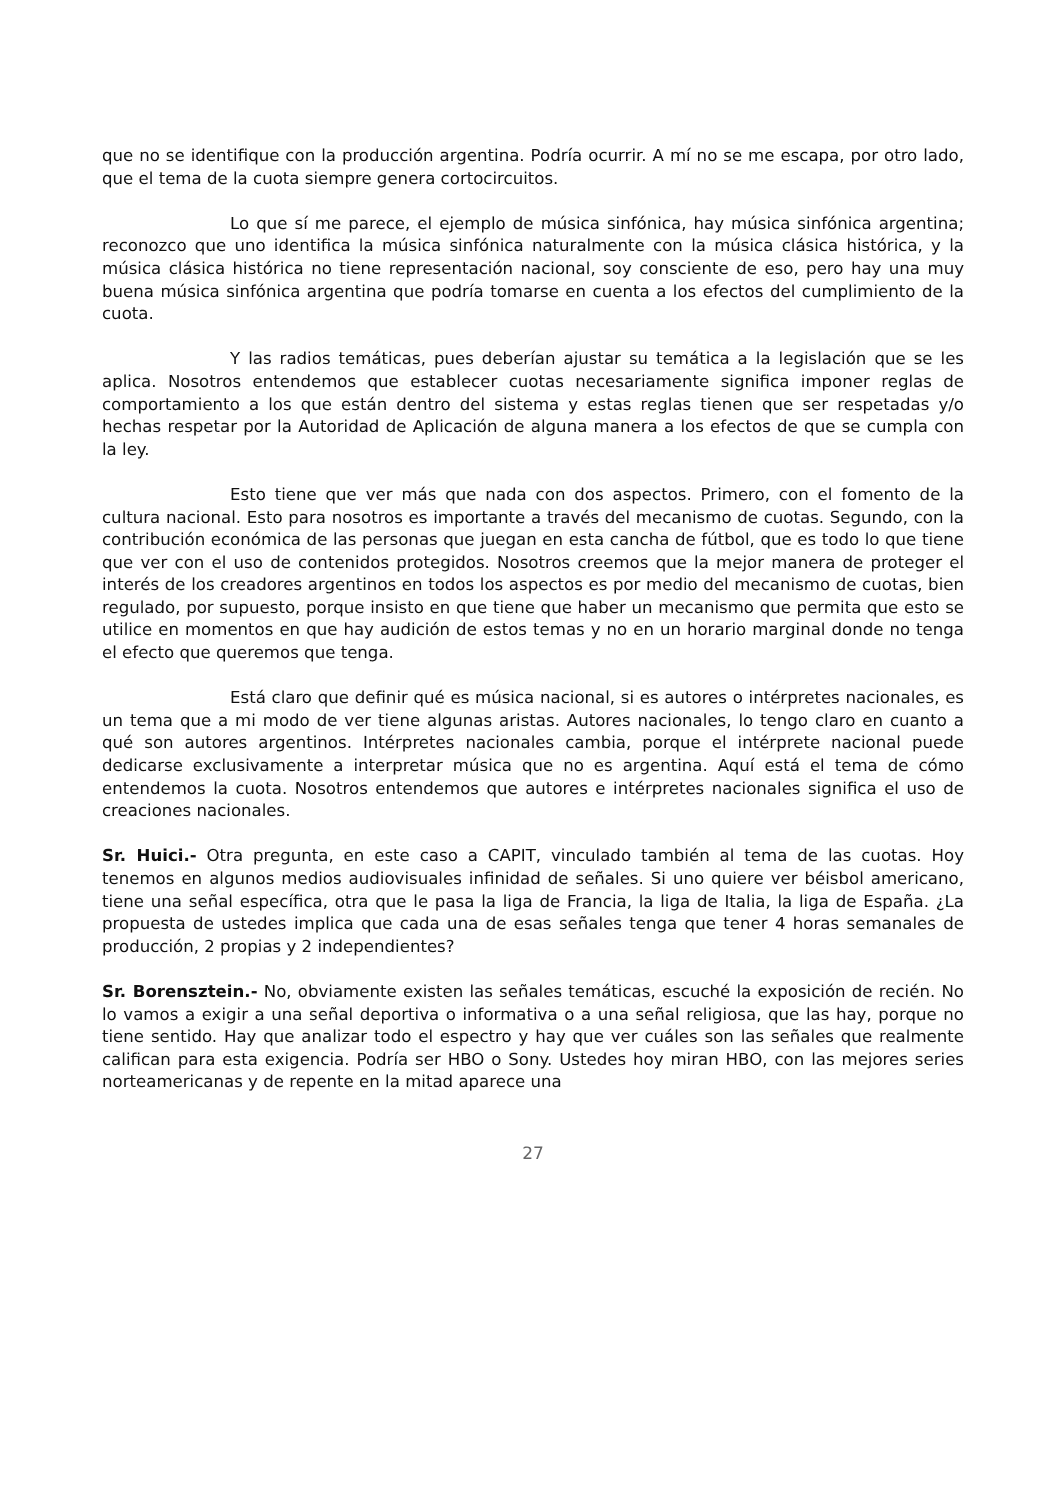que no se identifique con la producción argentina. Podría ocurrir. A mí no se me escapa, por otro lado, que el tema de la cuota siempre genera cortocircuitos.
Lo que sí me parece, el ejemplo de música sinfónica, hay música sinfónica argentina; reconozco que uno identifica la música sinfónica naturalmente con la música clásica histórica, y la música clásica histórica no tiene representación nacional, soy consciente de eso, pero hay una muy buena música sinfónica argentina que podría tomarse en cuenta a los efectos del cumplimiento de la cuota.
Y las radios temáticas, pues deberían ajustar su temática a la legislación que se les aplica. Nosotros entendemos que establecer cuotas necesariamente significa imponer reglas de comportamiento a los que están dentro del sistema y estas reglas tienen que ser respetadas y/o hechas respetar por la Autoridad de Aplicación de alguna manera a los efectos de que se cumpla con la ley.
Esto tiene que ver más que nada con dos aspectos. Primero, con el fomento de la cultura nacional. Esto para nosotros es importante a través del mecanismo de cuotas. Segundo, con la contribución económica de las personas que juegan en esta cancha de fútbol, que es todo lo que tiene que ver con el uso de contenidos protegidos. Nosotros creemos que la mejor manera de proteger el interés de los creadores argentinos en todos los aspectos es por medio del mecanismo de cuotas, bien regulado, por supuesto, porque insisto en que tiene que haber un mecanismo que permita que esto se utilice en momentos en que hay audición de estos temas y no en un horario marginal donde no tenga el efecto que queremos que tenga.
Está claro que definir qué es música nacional, si es autores o intérpretes nacionales, es un tema que a mi modo de ver tiene algunas aristas. Autores nacionales, lo tengo claro en cuanto a qué son autores argentinos. Intérpretes nacionales cambia, porque el intérprete nacional puede dedicarse exclusivamente a interpretar música que no es argentina. Aquí está el tema de cómo entendemos la cuota. Nosotros entendemos que autores e intérpretes nacionales significa el uso de creaciones nacionales.
Sr. Huici.- Otra pregunta, en este caso a CAPIT, vinculado también al tema de las cuotas. Hoy tenemos en algunos medios audiovisuales infinidad de señales. Si uno quiere ver béisbol americano, tiene una señal específica, otra que le pasa la liga de Francia, la liga de Italia, la liga de España. ¿La propuesta de ustedes implica que cada una de esas señales tenga que tener 4 horas semanales de producción, 2 propias y 2 independientes?
Sr. Borensztein.- No, obviamente existen las señales temáticas, escuché la exposición de recién. No lo vamos a exigir a una señal deportiva o informativa o a una señal religiosa, que las hay, porque no tiene sentido. Hay que analizar todo el espectro y hay que ver cuáles son las señales que realmente califican para esta exigencia. Podría ser HBO o Sony. Ustedes hoy miran HBO, con las mejores series norteamericanas y de repente en la mitad aparece una
27